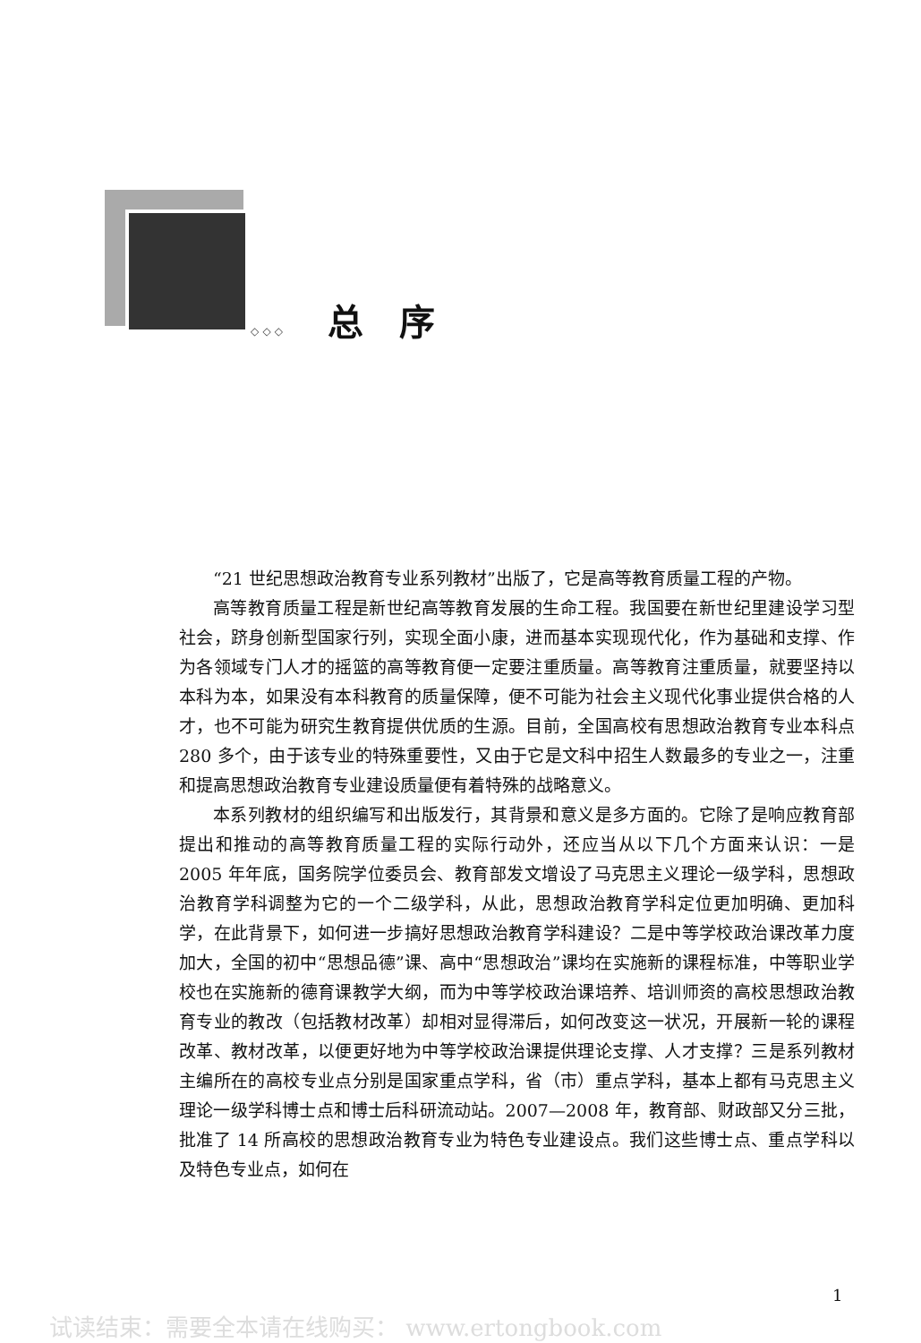◇ ◇ ◇ 总　序
“21 世纪思想政治教育专业系列教材”出版了，它是高等教育质量工程的产物。
高等教育质量工程是新世纪高等教育发展的生命工程。我国要在新世纪里建设学习型社会，跻身创新型国家行列，实现全面小康，进而基本实现现代化，作为基础和支撑、作为各领域专门人才的摇篮的高等教育便一定要注重质量。高等教育注重质量，就要坚持以本科为本，如果没有本科教育的质量保障，便不可能为社会主义现代化事业提供合格的人才，也不可能为研究生教育提供优质的生源。目前，全国高校有思想政治教育专业本科点 280 多个，由于该专业的特殊重要性，又由于它是文科中招生人数最多的专业之一，注重和提高思想政治教育专业建设质量便有着特殊的战略意义。
本系列教材的组织编写和出版发行，其背景和意义是多方面的。它除了是响应教育部提出和推动的高等教育质量工程的实际行动外，还应当从以下几个方面来认识：一是 2005 年年底，国务院学位委员会、教育部发文增设了马克思主义理论一级学科，思想政治教育学科调整为它的一个二级学科，从此，思想政治教育学科定位更加明确、更加科学，在此背景下，如何进一步搞好思想政治教育学科建设？二是中等学校政治课改革力度加大，全国的初中“思想品德”课、高中“思想政治”课均在实施新的课程标准，中等职业学校也在实施新的德育课教学大纲，而为中等学校政治课培养、培训师资的高校思想政治教育专业的教改（包括教材改革）却相对显得滞后，如何改变这一状况，开展新一轮的课程改革、教材改革，以便更好地为中等学校政治课提供理论支撑、人才支撑？三是系列教材主编所在的高校专业点分别是国家重点学科，省（市）重点学科，基本上都有马克思主义理论一级学科博士点和博士后科研流动站。2007—2008 年，教育部、财政部又分三批，批准了 14 所高校的思想政治教育专业为特色专业建设点。我们这些博士点、重点学科以及特色专业点，如何在
1
试读结束：需要全本请在线购买： www.ertongbook.com